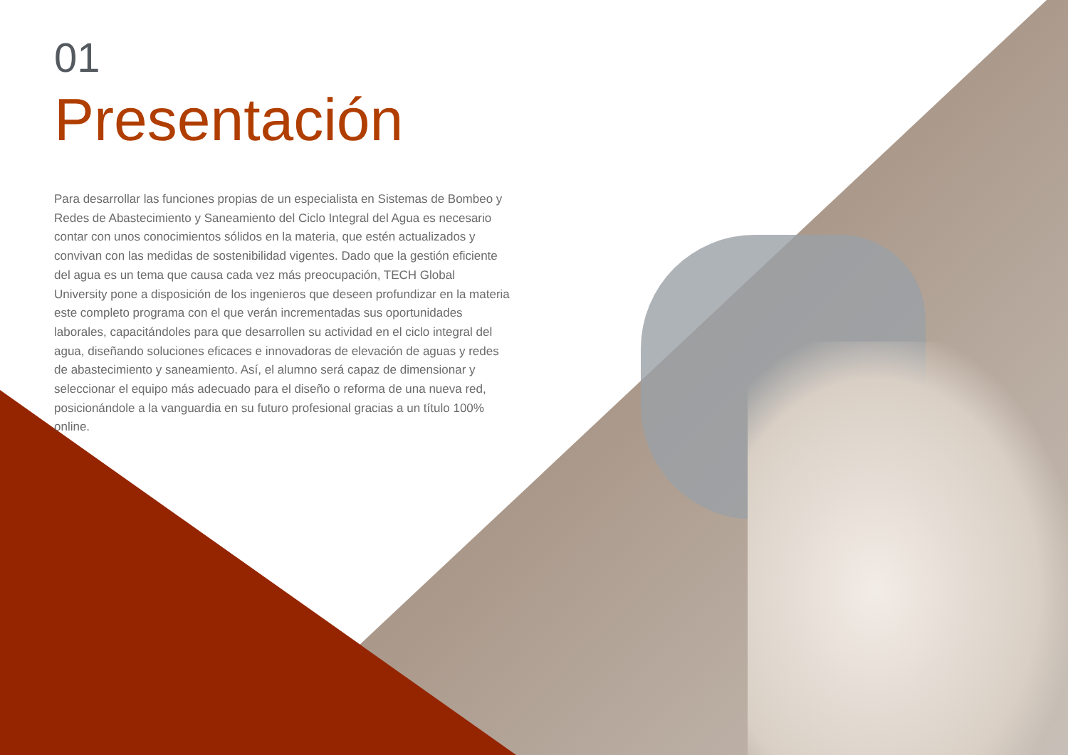01
Presentación
Para desarrollar las funciones propias de un especialista en Sistemas de Bombeo y Redes de Abastecimiento y Saneamiento del Ciclo Integral del Agua es necesario contar con unos conocimientos sólidos en la materia, que estén actualizados y convivan con las medidas de sostenibilidad vigentes. Dado que la gestión eficiente del agua es un tema que causa cada vez más preocupación, TECH Global University pone a disposición de los ingenieros que deseen profundizar en la materia este completo programa con el que verán incrementadas sus oportunidades laborales, capacitándoles para que desarrollen su actividad en el ciclo integral del agua, diseñando soluciones eficaces e innovadoras de elevación de aguas y redes de abastecimiento y saneamiento. Así, el alumno será capaz de dimensionar y seleccionar el equipo más adecuado para el diseño o reforma de una nueva red, posicionándole a la vanguardia en su futuro profesional gracias a un título 100% online.